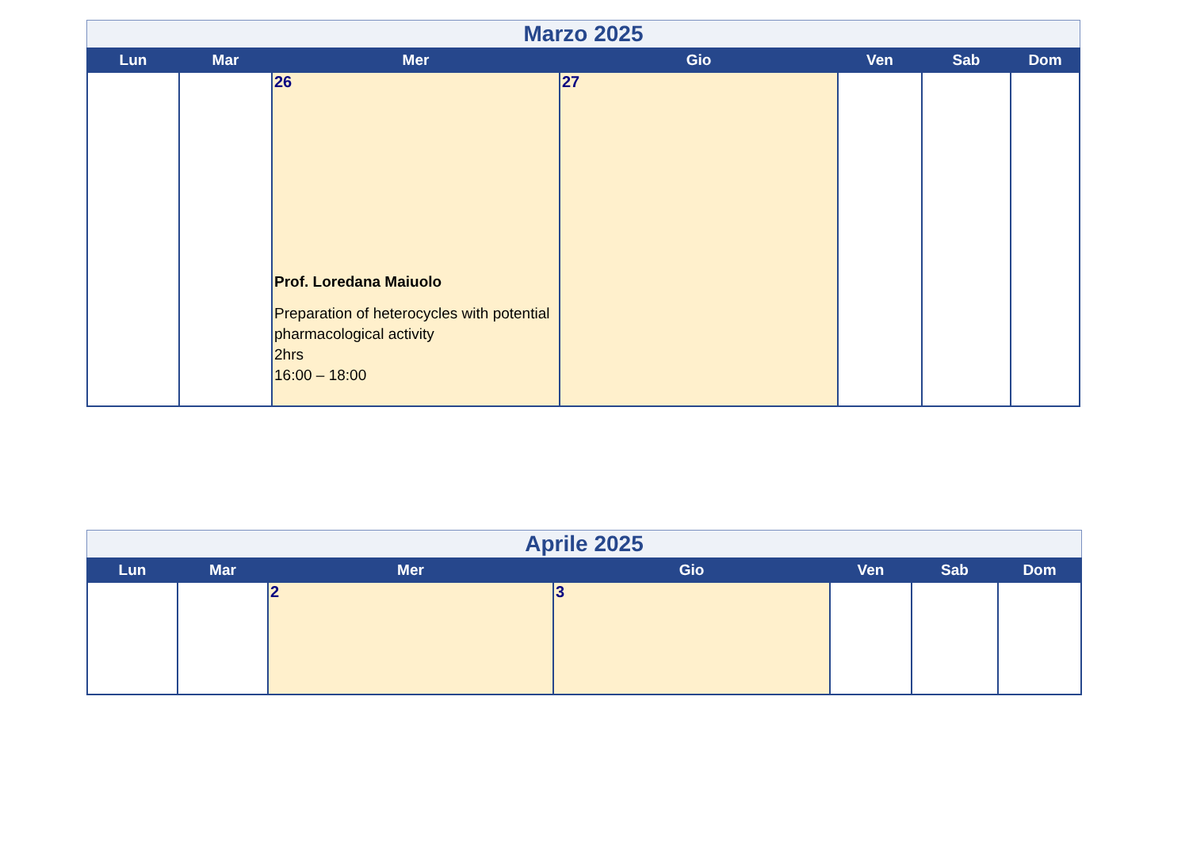Marzo 2025
| Lun | Mar | Mer | Gio | Ven | Sab | Dom |
| --- | --- | --- | --- | --- | --- | --- |
| | | 26 Prof. Loredana Maiuolo Preparation of heterocycles with potential pharmacological activity 2hrs 16:00 – 18:00 | 27 | | | |
Aprile 2025
| Lun | Mar | Mer | Gio | Ven | Sab | Dom |
| --- | --- | --- | --- | --- | --- | --- |
| | | 2 | 3 | | | |